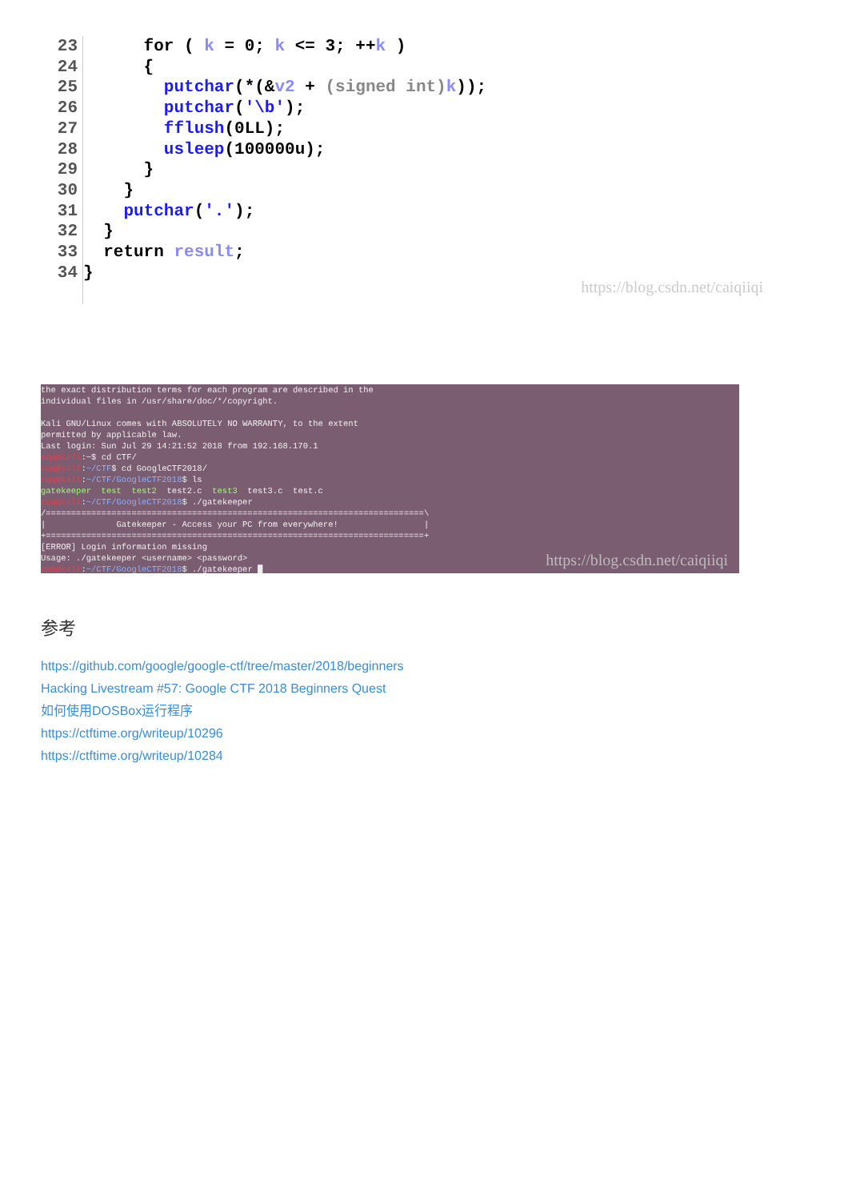23
24
25
26
27
28
29
30
31
32
33
34
for ( k = 0; k <= 3; ++k ) { putchar(*(&v2 + (signed int) k)); putchar('\b'); fflush(0LL); usleep(100000u); } } putchar('.'); } return result; }
https://blog.csdn.net/caiqiiqi
the exact distribution terms for each program are described in the individual files in /usr/share/doc/*/copyright. Kali GNU/Linux comes with ABSOLUTELY NO WARRANTY, to the extent permitted by applicable law. Last login: Sun Jul 29 14:21:52 2018 from 192.168.170.1 cqq@kali:~$ cd CTF/ cqq@kali:~/CTF$ cd GoogleCTF2018/ cqq@kali:~/CTF/GoogleCTF2018$ ls gatekeeper test test2 test2.c test3 test3.c test.c cqq@kali:~/CTF/GoogleCTF2018$ ./gatekeeper /===========================================================================\ | Gatekeeper - Access your PC from everywhere! | +===========================================================================+ [ERROR] Login information missing Usage: ./gatekeeper <username> <password> cqq@kali:~/CTF/GoogleCTF2018$ ./gatekeeper █
https://blog.csdn.net/caiqiiqi
参考
https://github.com/google/google-ctf/tree/master/2018/beginners
Hacking Livestream #57: Google CTF 2018 Beginners Quest
如何使用DOSBox运行程序
https://ctftime.org/writeup/10296
https://ctftime.org/writeup/10284